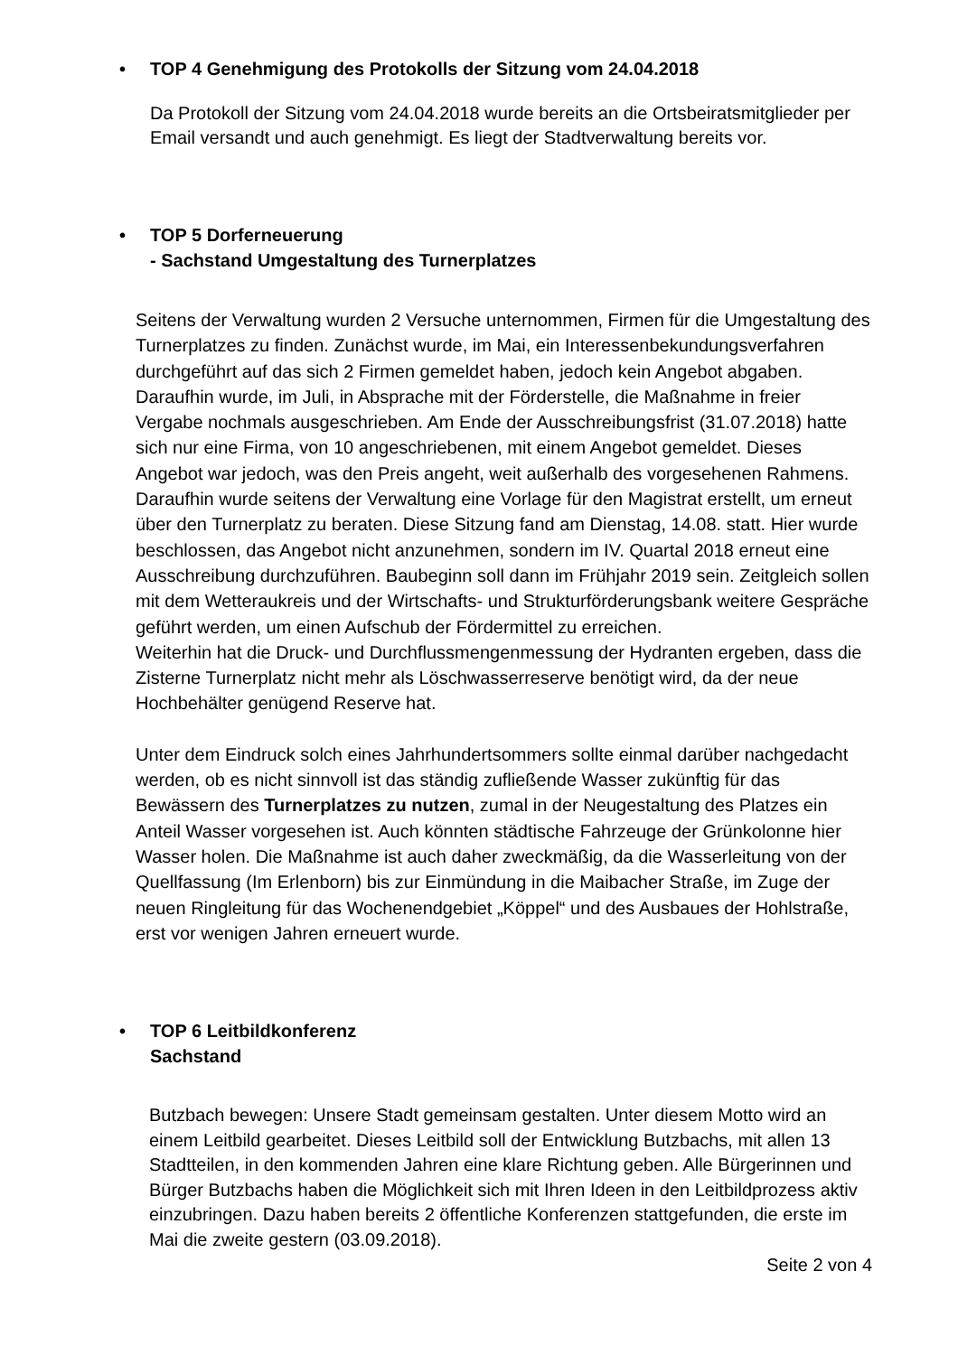• TOP 4 Genehmigung des Protokolls der Sitzung vom 24.04.2018
Da Protokoll der Sitzung vom 24.04.2018 wurde bereits an die Ortsbeiratsmitglieder per Email versandt und auch genehmigt. Es liegt der Stadtverwaltung bereits vor.
• TOP 5 Dorferneuerung
- Sachstand Umgestaltung des Turnerplatzes
Seitens der Verwaltung wurden 2 Versuche unternommen, Firmen für die Umgestaltung des Turnerplatzes zu finden. Zunächst wurde, im Mai, ein Interessenbekundungsverfahren durchgeführt auf das sich 2 Firmen gemeldet haben, jedoch kein Angebot abgaben. Daraufhin wurde, im Juli, in Absprache mit der Förderstelle, die Maßnahme in freier Vergabe nochmals ausgeschrieben. Am Ende der Ausschreibungsfrist (31.07.2018) hatte sich nur eine Firma, von 10 angeschriebenen, mit einem Angebot gemeldet. Dieses Angebot war jedoch, was den Preis angeht, weit außerhalb des vorgesehenen Rahmens. Daraufhin wurde seitens der Verwaltung eine Vorlage für den Magistrat erstellt, um erneut über den Turnerplatz zu beraten. Diese Sitzung fand am Dienstag, 14.08. statt. Hier wurde beschlossen, das Angebot nicht anzunehmen, sondern im IV. Quartal 2018 erneut eine Ausschreibung durchzuführen. Baubeginn soll dann im Frühjahr 2019 sein. Zeitgleich sollen mit dem Wetteraukreis und der Wirtschafts- und Strukturförderungsbank weitere Gespräche geführt werden, um einen Aufschub der Fördermittel zu erreichen.
Weiterhin hat die Druck- und Durchflussmengenmessung der Hydranten ergeben, dass die Zisterne Turnerplatz nicht mehr als Löschwasserreserve benötigt wird, da der neue Hochbehälter genügend Reserve hat.
Unter dem Eindruck solch eines Jahrhundertsommers sollte einmal darüber nachgedacht werden, ob es nicht sinnvoll ist das ständig zufließende Wasser zukünftig für das Bewässern des Turnerplatzes zu nutzen, zumal in der Neugestaltung des Platzes ein Anteil Wasser vorgesehen ist. Auch könnten städtische Fahrzeuge der Grünkolonne hier Wasser holen. Die Maßnahme ist auch daher zweckmäßig, da die Wasserleitung von der Quellfassung (Im Erlenborn) bis zur Einmündung in die Maibacher Straße, im Zuge der neuen Ringleitung für das Wochenendgebiet „Köppel“ und des Ausbaues der Hohlstraße, erst vor wenigen Jahren erneuert wurde.
• TOP 6 Leitbildkonferenz
Sachstand
Butzbach bewegen: Unsere Stadt gemeinsam gestalten. Unter diesem Motto wird an einem Leitbild gearbeitet. Dieses Leitbild soll der Entwicklung Butzbachs, mit allen 13 Stadtteilen, in den kommenden Jahren eine klare Richtung geben. Alle Bürgerinnen und Bürger Butzbachs haben die Möglichkeit sich mit Ihren Ideen in den Leitbildprozess aktiv einzubringen. Dazu haben bereits 2 öffentliche Konferenzen stattgefunden, die erste im Mai die zweite gestern (03.09.2018).
Seite 2 von 4